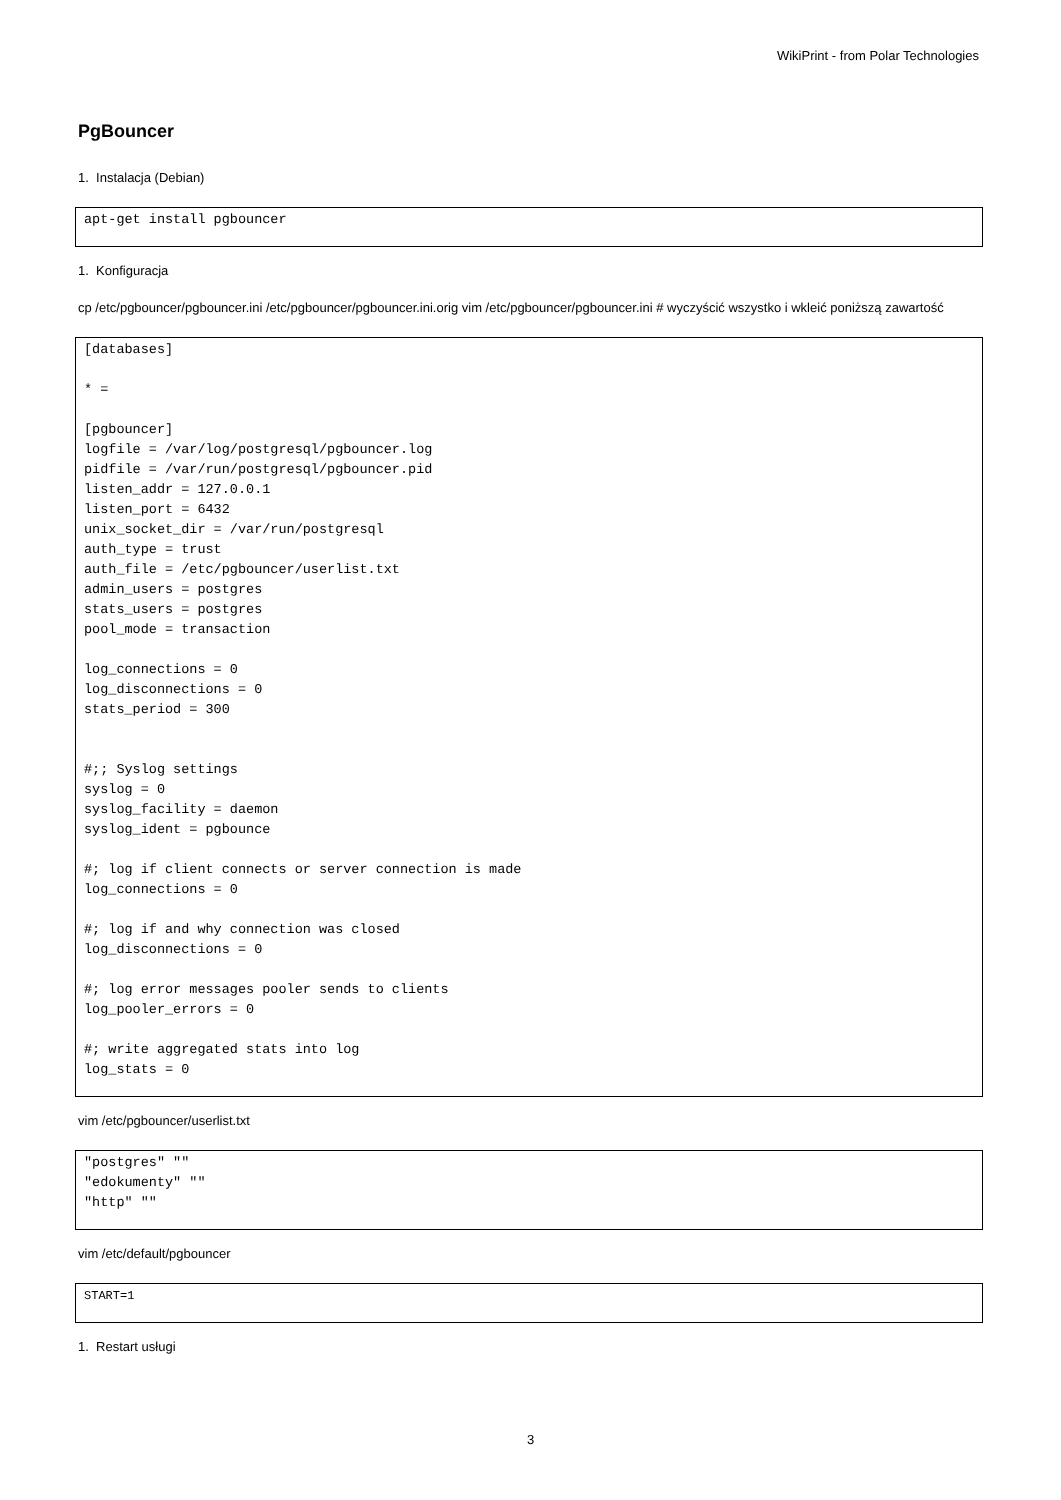WikiPrint - from Polar Technologies
PgBouncer
1. Instalacja (Debian)
apt-get install pgbouncer
1. Konfiguracja
cp /etc/pgbouncer/pgbouncer.ini /etc/pgbouncer/pgbouncer.ini.orig vim /etc/pgbouncer/pgbouncer.ini # wyczyścić wszystko i wkleić poniższą zawartość
[databases]

* =

[pgbouncer]
logfile = /var/log/postgresql/pgbouncer.log
pidfile = /var/run/postgresql/pgbouncer.pid
listen_addr = 127.0.0.1
listen_port = 6432
unix_socket_dir = /var/run/postgresql
auth_type = trust
auth_file = /etc/pgbouncer/userlist.txt
admin_users = postgres
stats_users = postgres
pool_mode = transaction

log_connections = 0
log_disconnections = 0
stats_period = 300


#;; Syslog settings
syslog = 0
syslog_facility = daemon
syslog_ident = pgbounce

#; log if client connects or server connection is made
log_connections = 0

#; log if and why connection was closed
log_disconnections = 0

#; log error messages pooler sends to clients
log_pooler_errors = 0

#; write aggregated stats into log
log_stats = 0
vim /etc/pgbouncer/userlist.txt
"postgres" ""
"edokumenty" ""
"http" ""
vim /etc/default/pgbouncer
START=1
1. Restart usługi
3